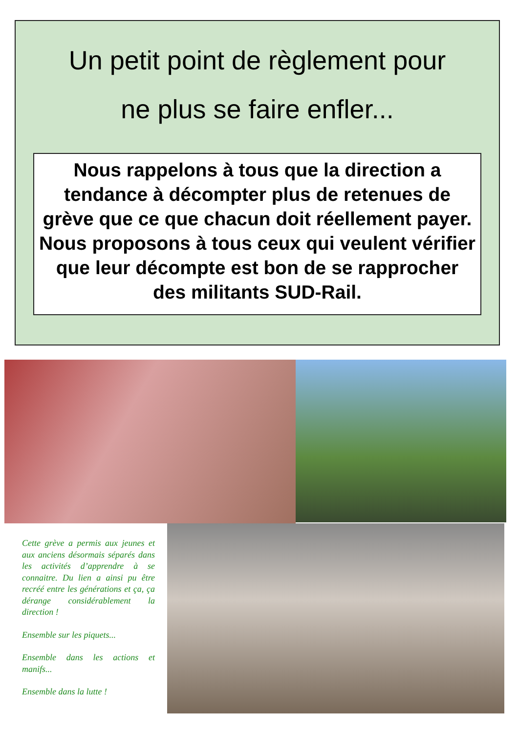Un petit point de règlement pour
ne plus se faire enfler...
Nous rappelons à tous que la direction a tendance à décompter plus de retenues de grève que ce que chacun doit réellement payer.
Nous proposons à tous ceux qui veulent vérifier que leur décompte est bon de se rapprocher des militants SUD-Rail.
Cette grève a permis aux jeunes et aux anciens désormais séparés dans les activités d’apprendre à se connaitre. Du lien a ainsi pu être recréé entre les générations et ça, ça dérange considérablement la direction !
Ensemble sur les piquets...
Ensemble dans les actions et manifs...
Ensemble dans la lutte !